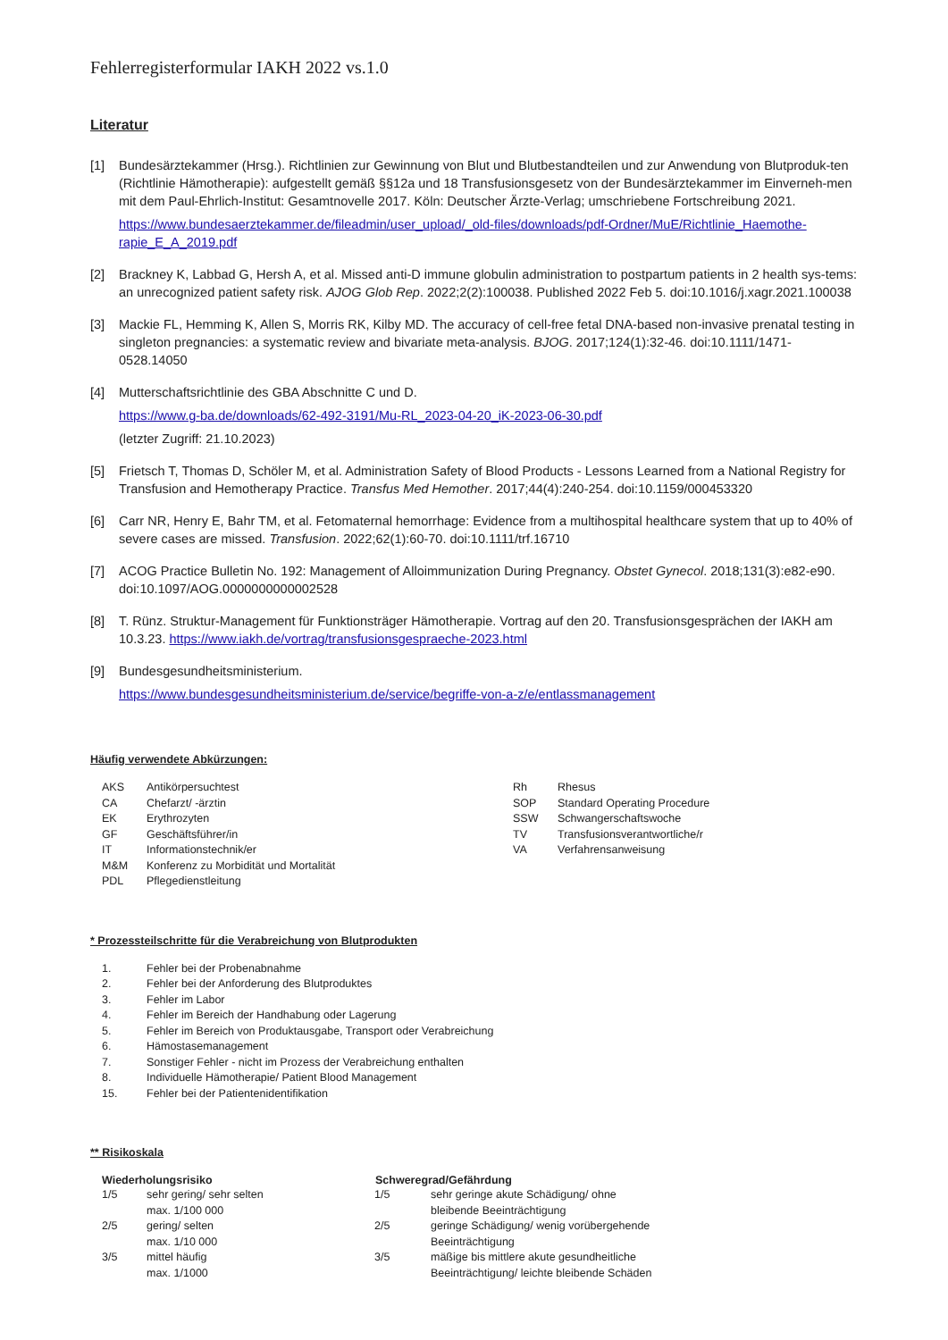Fehlerregisterformular IAKH 2022 vs.1.0
Literatur
[1] Bundesärztekammer (Hrsg.). Richtlinien zur Gewinnung von Blut und Blutbestandteilen und zur Anwendung von Blutproduk-ten (Richtlinie Hämotherapie): aufgestellt gemäß §§12a und 18 Transfusionsgesetz von der Bundesärztekammer im Einverneh-men mit dem Paul-Ehrlich-Institut: Gesamtnovelle 2017. Köln: Deutscher Ärzte-Verlag; umschriebene Fortschreibung 2021.
https://www.bundesaerztekammer.de/fileadmin/user_upload/_old-files/downloads/pdf-Ordner/MuE/Richtlinie_Haemothe-rapie_E_A_2019.pdf
[2] Brackney K, Labbad G, Hersh A, et al. Missed anti-D immune globulin administration to postpartum patients in 2 health sys-tems: an unrecognized patient safety risk. AJOG Glob Rep. 2022;2(2):100038. Published 2022 Feb 5. doi:10.1016/j.xagr.2021.100038
[3] Mackie FL, Hemming K, Allen S, Morris RK, Kilby MD. The accuracy of cell-free fetal DNA-based non-invasive prenatal testing in singleton pregnancies: a systematic review and bivariate meta-analysis. BJOG. 2017;124(1):32-46. doi:10.1111/1471-0528.14050
[4] Mutterschaftsrichtlinie des GBA Abschnitte C und D.
https://www.g-ba.de/downloads/62-492-3191/Mu-RL_2023-04-20_iK-2023-06-30.pdf
(letzter Zugriff: 21.10.2023)
[5] Frietsch T, Thomas D, Schöler M, et al. Administration Safety of Blood Products - Lessons Learned from a National Registry for Transfusion and Hemotherapy Practice. Transfus Med Hemother. 2017;44(4):240-254. doi:10.1159/000453320
[6] Carr NR, Henry E, Bahr TM, et al. Fetomaternal hemorrhage: Evidence from a multihospital healthcare system that up to 40% of severe cases are missed. Transfusion. 2022;62(1):60-70. doi:10.1111/trf.16710
[7] ACOG Practice Bulletin No. 192: Management of Alloimmunization During Pregnancy. Obstet Gynecol. 2018;131(3):e82-e90. doi:10.1097/AOG.0000000000002528
[8] T. Rünz. Struktur-Management für Funktionsträger Hämotherapie. Vortrag auf den 20. Transfusionsgesprächen der IAKH am 10.3.23. https://www.iakh.de/vortrag/transfusionsgespraeche-2023.html
[9] Bundesgesundheitsministerium.
https://www.bundesgesundheitsministerium.de/service/begriffe-von-a-z/e/entlassmanagement
Häufig verwendete Abkürzungen:
| AKS | Antikörpersuchtest | Rh | Rhesus |
| CA | Chefarzt/ -ärztin | SOP | Standard Operating Procedure |
| EK | Erythrozyten | SSW | Schwangerschaftswoche |
| GF | Geschäftsführer/in | TV | Transfusionsverantwortliche/r |
| IT | Informationstechnik/er | VA | Verfahrensanweisung |
| M&M | Konferenz zu Morbidität und Mortalität | | |
| PDL | Pflegedienstleitung | | |
* Prozessteilschritte für die Verabreichung von Blutprodukten
| 1. | Fehler bei der Probenabnahme |
| 2. | Fehler bei der Anforderung des Blutproduktes |
| 3. | Fehler im Labor |
| 4. | Fehler im Bereich der Handhabung oder Lagerung |
| 5. | Fehler im Bereich von Produktausgabe, Transport oder Verabreichung |
| 6. | Hämostasemanagement |
| 7. | Sonstiger Fehler - nicht im Prozess der Verabreichung enthalten |
| 8. | Individuelle Hämotherapie/ Patient Blood Management |
| 15. | Fehler bei der Patientenidentifikation |
** Risikoskala
| Wiederholungsrisiko | | Schweregrad/Gefährdung | |
| --- | --- | --- | --- |
| 1/5 | sehr gering/ sehr selten max. 1/100 000 | 1/5 | sehr geringe akute Schädigung/ ohne bleibende Beeinträchtigung |
| 2/5 | gering/ selten max. 1/10 000 | 2/5 | geringe Schädigung/ wenig vorübergehende Beeinträchtigung |
| 3/5 | mittel häufig max. 1/1000 | 3/5 | mäßige bis mittlere akute gesundheitliche Beeinträchtigung/ leichte bleibende Schäden |